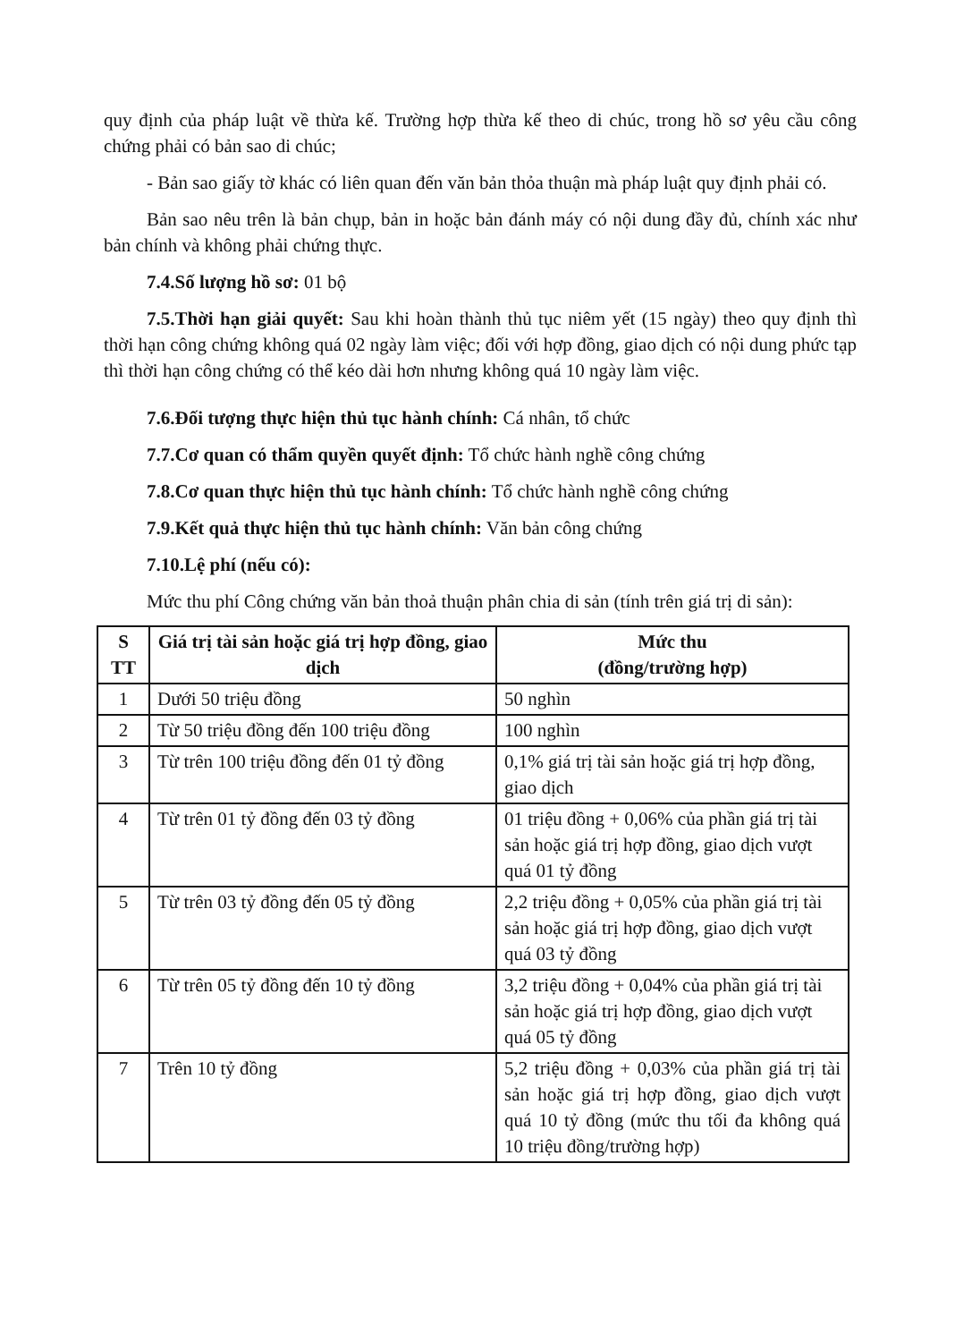quy định của pháp luật về thừa kế. Trường hợp thừa kế theo di chúc, trong hồ sơ yêu cầu công chứng phải có bản sao di chúc;
- Bản sao giấy tờ khác có liên quan đến văn bản thỏa thuận mà pháp luật quy định phải có.
Bản sao nêu trên là bản chụp, bản in hoặc bản đánh máy có nội dung đầy đủ, chính xác như bản chính và không phải chứng thực.
7.4.Số lượng hồ sơ: 01 bộ
7.5.Thời hạn giải quyết: Sau khi hoàn thành thủ tục niêm yết (15 ngày) theo quy định thì thời hạn công chứng không quá 02 ngày làm việc; đối với hợp đồng, giao dịch có nội dung phức tạp thì thời hạn công chứng có thể kéo dài hơn nhưng không quá 10 ngày làm việc.
7.6.Đối tượng thực hiện thủ tục hành chính: Cá nhân, tổ chức
7.7.Cơ quan có thẩm quyền quyết định: Tổ chức hành nghề công chứng
7.8.Cơ quan thực hiện thủ tục hành chính: Tổ chức hành nghề công chứng
7.9.Kết quả thực hiện thủ tục hành chính: Văn bản công chứng
7.10.Lệ phí (nếu có):
Mức thu phí Công chứng văn bản thoả thuận phân chia di sản (tính trên giá trị di sản):
| S TT | Giá trị tài sản hoặc giá trị hợp đồng, giao dịch | Mức thu (đồng/trường hợp) |
| --- | --- | --- |
| 1 | Dưới 50 triệu đồng | 50 nghìn |
| 2 | Từ 50 triệu đồng đến 100 triệu đồng | 100 nghìn |
| 3 | Từ trên 100 triệu đồng đến 01 tỷ đồng | 0,1% giá trị tài sản hoặc giá trị hợp đồng, giao dịch |
| 4 | Từ trên 01 tỷ đồng đến 03 tỷ đồng | 01 triệu đồng + 0,06% của phần giá trị tài sản hoặc giá trị hợp đồng, giao dịch vượt quá 01 tỷ đồng |
| 5 | Từ trên 03 tỷ đồng đến 05 tỷ đồng | 2,2 triệu đồng + 0,05% của phần giá trị tài sản hoặc giá trị hợp đồng, giao dịch vượt quá 03 tỷ đồng |
| 6 | Từ trên 05 tỷ đồng đến 10 tỷ đồng | 3,2 triệu đồng + 0,04% của phần giá trị tài sản hoặc giá trị hợp đồng, giao dịch vượt quá 05 tỷ đồng |
| 7 | Trên 10 tỷ đồng | 5,2 triệu đồng + 0,03% của phần giá trị tài sản hoặc giá trị hợp đồng, giao dịch vượt quá 10 tỷ đồng (mức thu tối đa không quá 10 triệu đồng/trường hợp) |